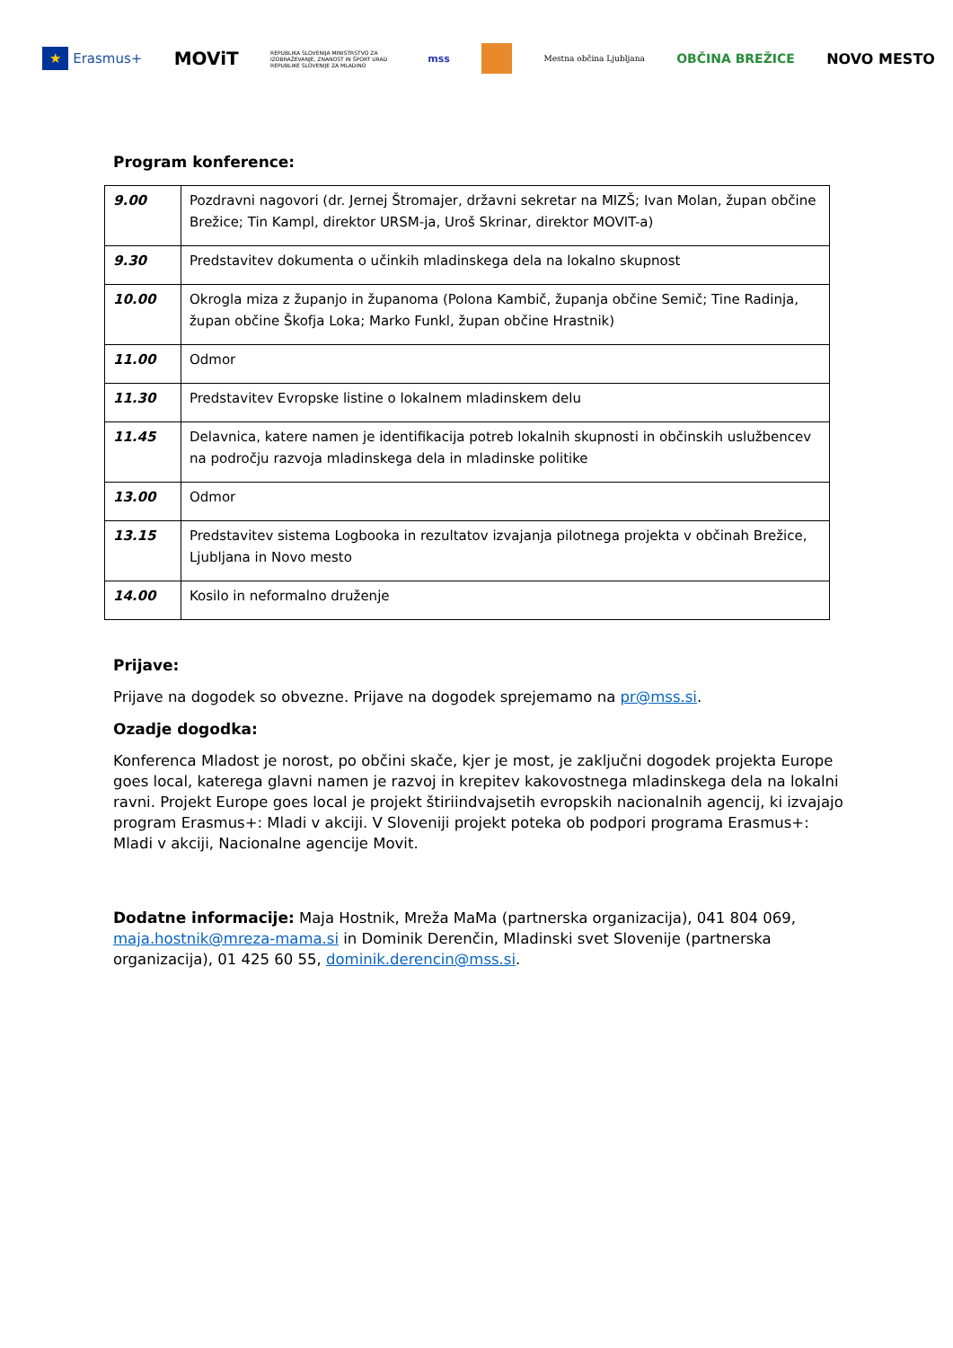★ Erasmus+ MOViT REPUBLIKA SLOVENIJA MINISTRSTVO ZA IZOBRAŽEVANJE, ZNANOST IN ŠPORT URAD REPUBLIKE SLOVENIJE ZA MLADINO mss Mestna občina Ljubljana OBČINA BREŽICE NOVO MESTO
Program konference:
| 9.00 | Pozdravni nagovori (dr. Jernej Štromajer, državni sekretar na MIZŠ; Ivan Molan, župan občine Brežice; Tin Kampl, direktor URSM-ja, Uroš Skrinar, direktor MOVIT-a) |
| 9.30 | Predstavitev dokumenta o učinkih mladinskega dela na lokalno skupnost |
| 10.00 | Okrogla miza z županjo in županoma (Polona Kambič, županja občine Semič; Tine Radinja, župan občine Škofja Loka; Marko Funkl, župan občine Hrastnik) |
| 11.00 | Odmor |
| 11.30 | Predstavitev Evropske listine o lokalnem mladinskem delu |
| 11.45 | Delavnica, katere namen je identifikacija potreb lokalnih skupnosti in občinskih uslužbencev na področju razvoja mladinskega dela in mladinske politike |
| 13.00 | Odmor |
| 13.15 | Predstavitev sistema Logbooka in rezultatov izvajanja pilotnega projekta v občinah Brežice, Ljubljana in Novo mesto |
| 14.00 | Kosilo in neformalno druženje |
Prijave:
Prijave na dogodek so obvezne. Prijave na dogodek sprejemamo na pr@mss.si.
Ozadje dogodka:
Konferenca Mladost je norost, po občini skače, kjer je most, je zaključni dogodek projekta Europe goes local, katerega glavni namen je razvoj in krepitev kakovostnega mladinskega dela na lokalni ravni. Projekt Europe goes local je projekt štiriindvajsetih evropskih nacionalnih agencij, ki izvajajo program Erasmus+: Mladi v akciji. V Sloveniji projekt poteka ob podpori programa Erasmus+: Mladi v akciji, Nacionalne agencije Movit.
Dodatne informacije: Maja Hostnik, Mreža MaMa (partnerska organizacija), 041 804 069, maja.hostnik@mreza-mama.si in Dominik Derenčin, Mladinski svet Slovenije (partnerska organizacija), 01 425 60 55, dominik.derencin@mss.si.